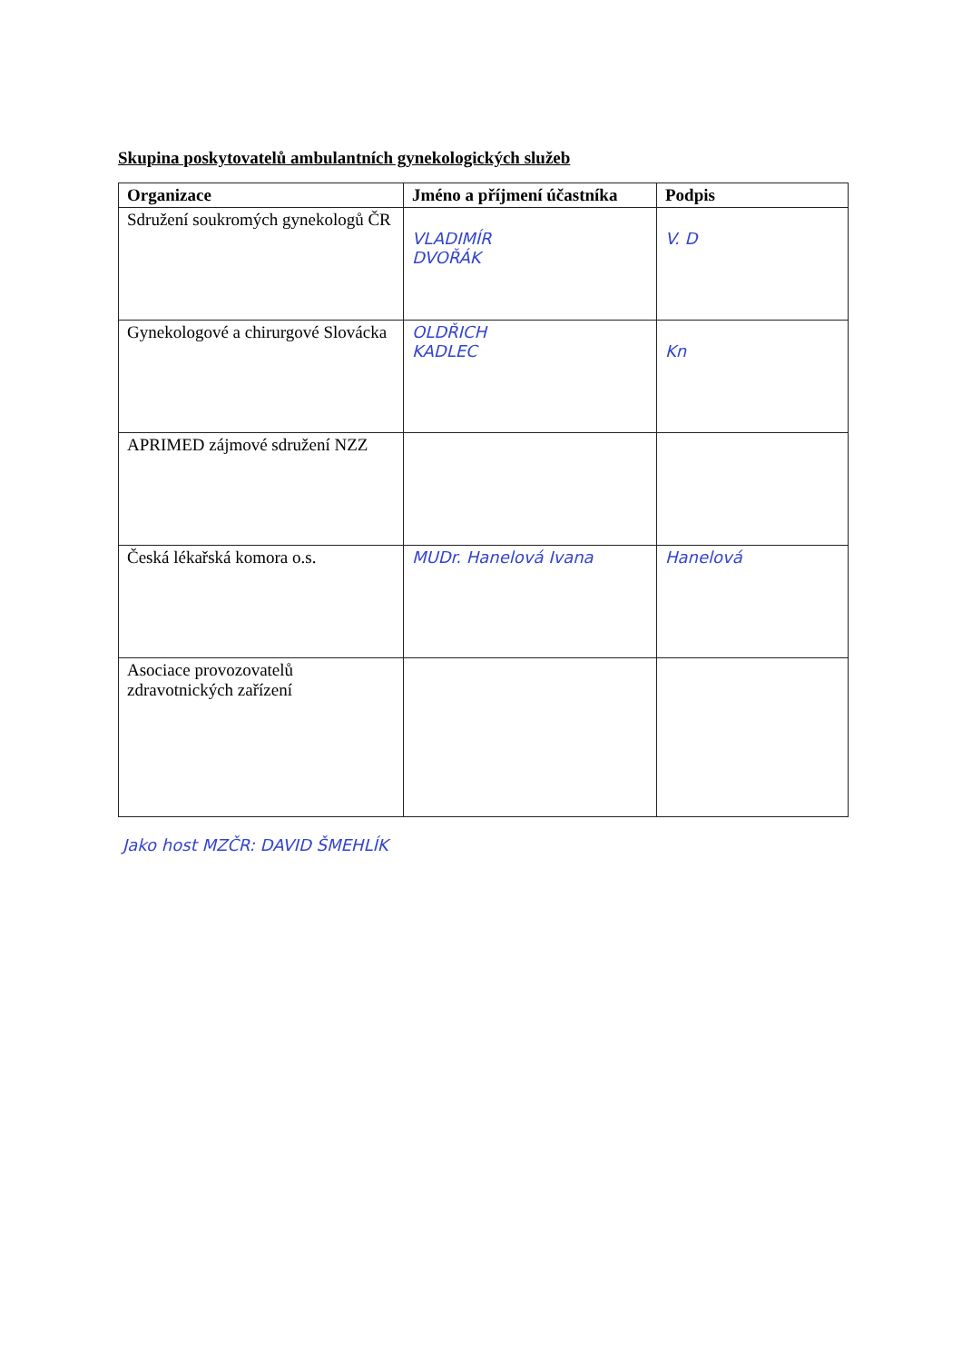Skupina poskytovatelů ambulantních gynekologických služeb
| Organizace | Jméno a příjmení účastníka | Podpis |
| --- | --- | --- |
| Sdružení soukromých gynekologů ČR | VLADIMÍR DVOŘÁK | V. D |
| Gynekologové a chirurgové Slovácka | OLDŘICH KADLEC | Kn |
| APRIMED zájmové sdružení NZZ | | |
| Česká lékařská komora o.s. | MUDr. Hanelová Ivana | Hanelová |
| Asociace provozovatelů zdravotnických zařízení | | |
Jako host MZČR: DAVID ŠMEHLÍK